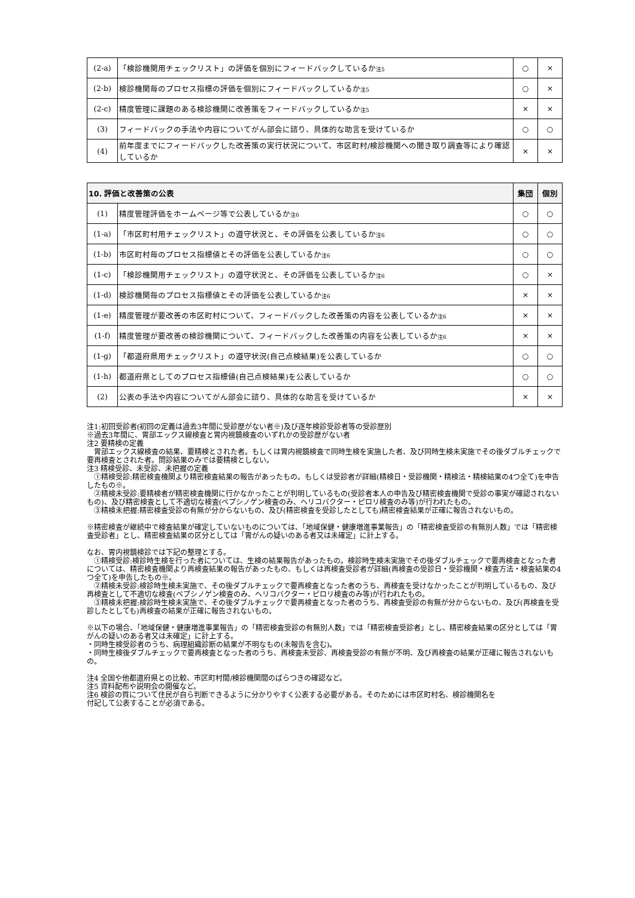| (2-a) | 「検診機関用チェックリスト」の評価を個別にフィードバックしているか 注5 | ○ | × |
| (2-b) | 検診機関毎のプロセス指標の評価を個別にフィードバックしているか 注5 | ○ | × |
| (2-c) | 精度管理に課題のある検診機関に改善策をフィードバックしているか 注5 | × | × |
| (3) | フィードバックの手法や内容についてがん部会に諮り、具体的な助言を受けているか | ○ | ○ |
| (4) | 前年度までにフィードバックした改善策の実行状況について、市区町村/検診機関への聞き取り調査等により確認しているか | × | × |
| 10. 評価と改善策の公表 | | 集団 | 個別 |
| --- | --- | --- | --- |
| (1) | 精度管理評価をホームページ等で公表しているか 注6 | ○ | ○ |
| (1-a) | 「市区町村用チェックリスト」の遵守状況と、その評価を公表しているか 注6 | ○ | ○ |
| (1-b) | 市区町村毎のプロセス指標値とその評価を公表しているか 注6 | ○ | ○ |
| (1-c) | 「検診機関用チェックリスト」の遵守状況と、その評価を公表しているか 注6 | ○ | × |
| (1-d) | 検診機関毎のプロセス指標値とその評価を公表しているか 注6 | × | × |
| (1-e) | 精度管理が要改善の市区町村について、フィードバックした改善策の内容を公表しているか 注6 | × | × |
| (1-f) | 精度管理が要改善の検診機関について、フィードバックした改善策の内容を公表しているか 注6 | × | × |
| (1-g) | 「都道府県用チェックリスト」の遵守状況(自己点検結果)を公表しているか | ○ | ○ |
| (1-h) | 都道府県としてのプロセス指標値(自己点検結果)を公表しているか | ○ | ○ |
| (2) | 公表の手法や内容についてがん部会に諮り、具体的な助言を受けているか | × | × |
注1:初回受診者(初回の定義は過去3年間に受診歴がない者※)及び逐年検診受診者等の受診歴別
※過去3年間に、胃部エックス線検査と胃内視鏡検査のいずれかの受診歴がない者
注2 要精検の定義
　胃部エックス線検査の結果、要精検とされた者。もしくは胃内視鏡検査で同時生検を実施した者、及び同時生検未実施でその後ダブルチェックで要再検査とされた者。問診結果のみでは要精検としない。
注3 精検受診、未受診、未把握の定義
　①精検受診:精密検査機関より精密検査結果の報告があったもの。もしくは受診者が詳細(精検日・受診機関・精検法・精検結果の4つ全て)を申告したもの※。
　②精検未受診:要精検者が精密検査機関に行かなかったことが判明しているもの(受診者本人の申告及び精密検査機関で受診の事実が確認されないもの)、及び精密検査として不適切な検査(ペプシノゲン検査のみ、ヘリコバクター・ピロリ検査のみ等)が行われたもの。
　③精検未把握:精密検査受診の有無が分からないもの、及び(精密検査を受診したとしても)精密検査結果が正確に報告されないもの。
※精密検査が継続中で検査結果が確定していないものについては、「地域保健・健康増進事業報告」の「精密検査受診の有無別人数」では「精密検査受診者」とし、精密検査結果の区分としては「胃がんの疑いのある者又は未確定」に計上する。
なお、胃内視鏡検診では下記の整理とする。
　①精検受診:検診時生検を行った者については、生検の結果報告があったもの。検診時生検未実施でその後ダブルチェックで要再検査となった者については、精密検査機関より再検査結果の報告があったもの、もしくは再検査受診者が詳細(再検査の受診日・受診機関・検査方法・検査結果の4つ全て)を申告したもの※。
　②精検未受診:検診時生検未実施で、その後ダブルチェックで要再検査となった者のうち、再検査を受けなかったことが判明しているもの、及び再検査として不適切な検査(ペプシノゲン検査のみ、ヘリコバクター・ピロリ検査のみ等)が行われたもの。
　③精検未把握:検診時生検未実施で、その後ダブルチェックで要再検査となった者のうち、再検査受診の有無が分からないもの、及び(再検査を受診したとしても)再検査の結果が正確に報告されないもの。
※以下の場合、「地域保健・健康増進事業報告」の「精密検査受診の有無別人数」では「精密検査受診者」とし、精密検査結果の区分としては「胃がんの疑いのある者又は未確定」に計上する。
・同時生検受診者のうち、病理組織診断の結果が不明なもの(未報告を含む)。
・同時生検後ダブルチェックで要再検査となった者のうち、再検査未受診、再検査受診の有無が不明、及び再検査の結果が正確に報告されないもの。
注4 全国や他都道府県との比較、市区町村間/検診機関間のばらつきの確認など。
注5 資料配布や説明会の開催など。
注6 検診の質について住民が自ら判断できるように分かりやすく公表する必要がある。そのためには市区町村名、検診機関名を
付記して公表することが必須である。